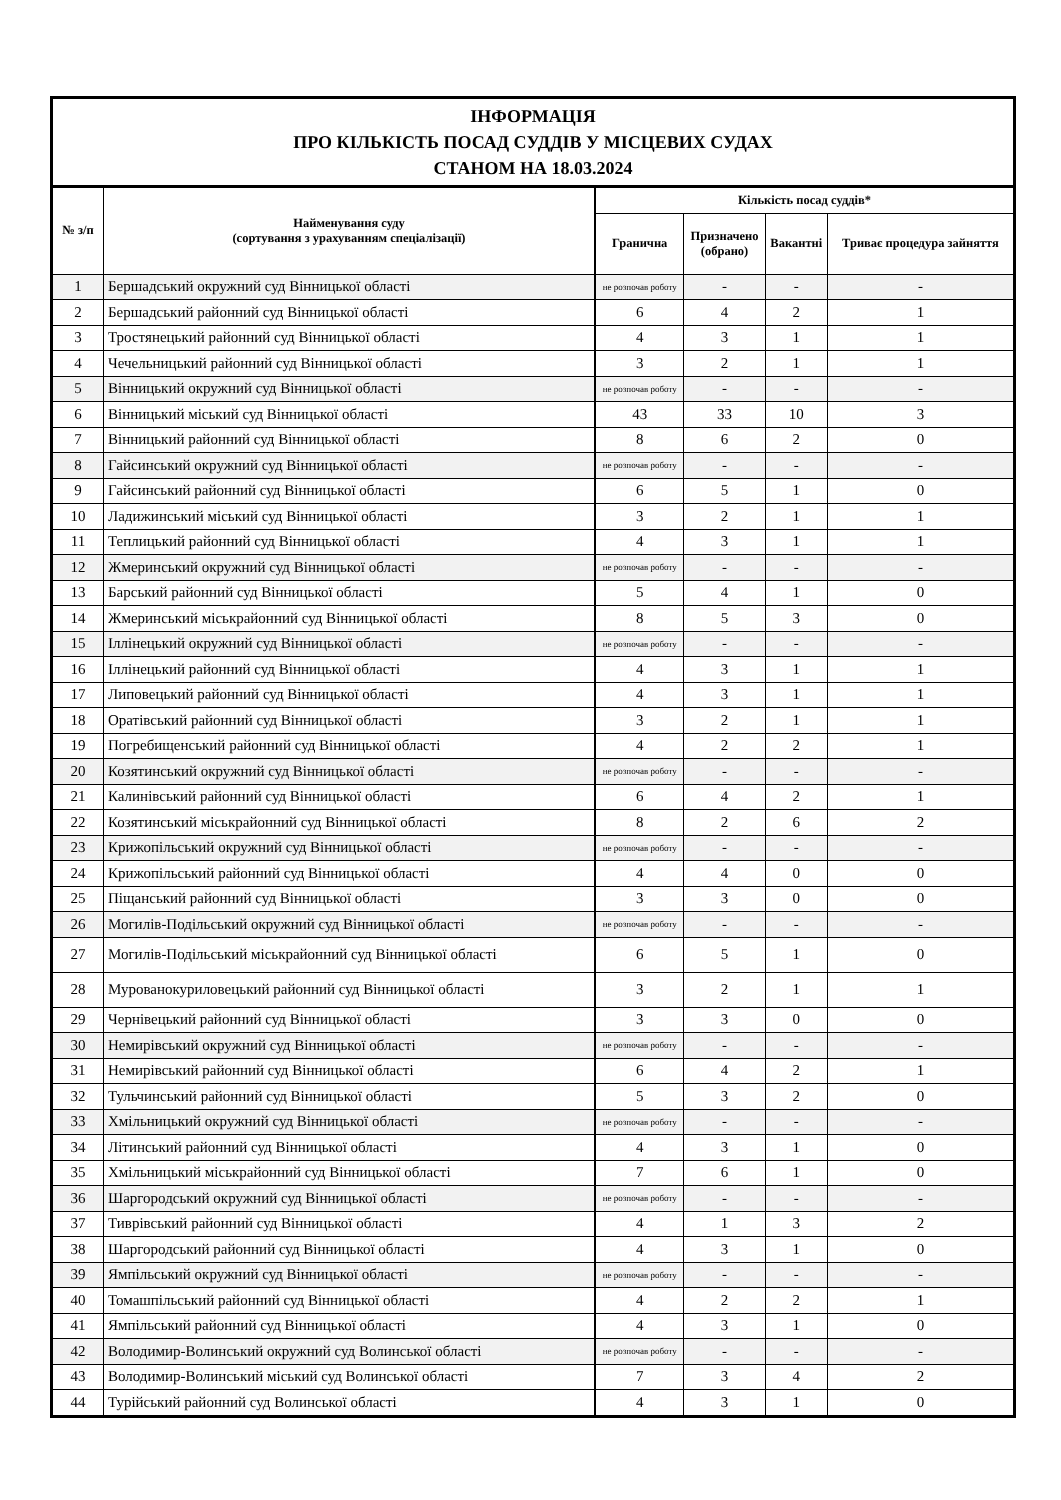| ІНФОРМАЦІЯ ПРО КІЛЬКІСТЬ ПОСАД СУДДІВ У МІСЦЕВИХ СУДАХ СТАНОМ НА 18.03.2024 | | | | | |
| № з/п | Найменування суду (сортування з урахуванням спеціалізації) | Кількість посад суддів* | | | |
| | | Гранична | Призначено (обрано) | Вакантні | Триває процедура зайняття |
| 1 | Бершадський окружний суд Вінницької області | не розпочав роботу | - | - | - |
| 2 | Бершадський районний суд Вінницької області | 6 | 4 | 2 | 1 |
| 3 | Тростянецький районний суд Вінницької області | 4 | 3 | 1 | 1 |
| 4 | Чечельницький районний суд Вінницької області | 3 | 2 | 1 | 1 |
| 5 | Вінницький окружний суд Вінницької області | не розпочав роботу | - | - | - |
| 6 | Вінницький міський суд Вінницької області | 43 | 33 | 10 | 3 |
| 7 | Вінницький районний суд Вінницької області | 8 | 6 | 2 | 0 |
| 8 | Гайсинський окружний суд Вінницької області | не розпочав роботу | - | - | - |
| 9 | Гайсинський районний суд Вінницької області | 6 | 5 | 1 | 0 |
| 10 | Ладижинський міський суд Вінницької області | 3 | 2 | 1 | 1 |
| 11 | Теплицький районний суд Вінницької області | 4 | 3 | 1 | 1 |
| 12 | Жмеринський окружний суд Вінницької області | не розпочав роботу | - | - | - |
| 13 | Барський районний суд Вінницької області | 5 | 4 | 1 | 0 |
| 14 | Жмеринський міськрайонний суд Вінницької області | 8 | 5 | 3 | 0 |
| 15 | Іллінецький окружний суд Вінницької області | не розпочав роботу | - | - | - |
| 16 | Іллінецький районний суд Вінницької області | 4 | 3 | 1 | 1 |
| 17 | Липовецький районний суд Вінницької області | 4 | 3 | 1 | 1 |
| 18 | Оратівський районний суд Вінницької області | 3 | 2 | 1 | 1 |
| 19 | Погребищенський районний суд Вінницької області | 4 | 2 | 2 | 1 |
| 20 | Козятинський окружний суд Вінницької області | не розпочав роботу | - | - | - |
| 21 | Калинівський районний суд Вінницької області | 6 | 4 | 2 | 1 |
| 22 | Козятинський міськрайонний суд Вінницької області | 8 | 2 | 6 | 2 |
| 23 | Крижопільський окружний суд Вінницької області | не розпочав роботу | - | - | - |
| 24 | Крижопільський районний суд Вінницької області | 4 | 4 | 0 | 0 |
| 25 | Піщанський районний суд Вінницької області | 3 | 3 | 0 | 0 |
| 26 | Могилів-Подільський окружний суд Вінницької області | не розпочав роботу | - | - | - |
| 27 | Могилів-Подільський міськрайонний суд Вінницької області | 6 | 5 | 1 | 0 |
| 28 | Мурованокуриловецький районний суд Вінницької області | 3 | 2 | 1 | 1 |
| 29 | Чернівецький районний суд Вінницької області | 3 | 3 | 0 | 0 |
| 30 | Немирівський окружний суд Вінницької області | не розпочав роботу | - | - | - |
| 31 | Немирівський районний суд Вінницької області | 6 | 4 | 2 | 1 |
| 32 | Тульчинський районний суд Вінницької області | 5 | 3 | 2 | 0 |
| 33 | Хмільницький окружний суд Вінницької області | не розпочав роботу | - | - | - |
| 34 | Літинський районний суд Вінницької області | 4 | 3 | 1 | 0 |
| 35 | Хмільницький міськрайонний суд Вінницької області | 7 | 6 | 1 | 0 |
| 36 | Шаргородський окружний суд Вінницької області | не розпочав роботу | - | - | - |
| 37 | Тиврівський районний суд Вінницької області | 4 | 1 | 3 | 2 |
| 38 | Шаргородський районний суд Вінницької області | 4 | 3 | 1 | 0 |
| 39 | Ямпільський окружний суд Вінницької області | не розпочав роботу | - | - | - |
| 40 | Томашпільський районний суд Вінницької області | 4 | 2 | 2 | 1 |
| 41 | Ямпільський районний суд Вінницької області | 4 | 3 | 1 | 0 |
| 42 | Володимир-Волинський окружний суд Волинської області | не розпочав роботу | - | - | - |
| 43 | Володимир-Волинський міський суд Волинської області | 7 | 3 | 4 | 2 |
| 44 | Турійський районний суд Волинської області | 4 | 3 | 1 | 0 |